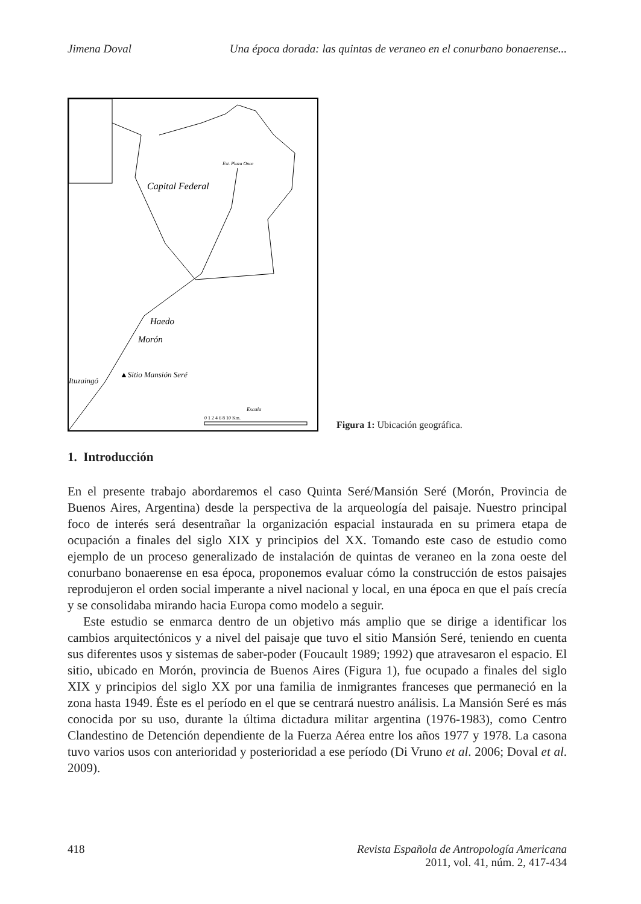Jimena Doval Una época dorada: las quintas de veraneo en el conurbano bonaerense...
Capital Federal
Est. Plaza Once
Haedo
Morón
▲Sitio Mansión Seré
Ituzaingó
Escala
0 1 2 4 6 8 10 Km.
Figura 1: Ubicación geográfica.
1. Introducción
En el presente trabajo abordaremos el caso Quinta Seré/Mansión Seré (Morón, Provincia de Buenos Aires, Argentina) desde la perspectiva de la arqueología del paisaje. Nuestro principal foco de interés será desentrañar la organización espacial instaurada en su primera etapa de ocupación a finales del siglo XIX y principios del XX. Tomando este caso de estudio como ejemplo de un proceso generalizado de instalación de quintas de veraneo en la zona oeste del conurbano bonaerense en esa época, proponemos evaluar cómo la construcción de estos paisajes reprodujeron el orden social imperante a nivel nacional y local, en una época en que el país crecía y se consolidaba mirando hacia Europa como modelo a seguir.
Este estudio se enmarca dentro de un objetivo más amplio que se dirige a identificar los cambios arquitectónicos y a nivel del paisaje que tuvo el sitio Mansión Seré, teniendo en cuenta sus diferentes usos y sistemas de saber-poder (Foucault 1989; 1992) que atravesaron el espacio. El sitio, ubicado en Morón, provincia de Buenos Aires (Figura 1), fue ocupado a finales del siglo XIX y principios del siglo XX por una familia de inmigrantes franceses que permaneció en la zona hasta 1949. Éste es el período en el que se centrará nuestro análisis. La Mansión Seré es más conocida por su uso, durante la última dictadura militar argentina (1976-1983), como Centro Clandestino de Detención dependiente de la Fuerza Aérea entre los años 1977 y 1978. La casona tuvo varios usos con anterioridad y posterioridad a ese período (Di Vruno et al. 2006; Doval et al. 2009).
418 Revista Española de Antropología Americana
2011, vol. 41, núm. 2, 417-434